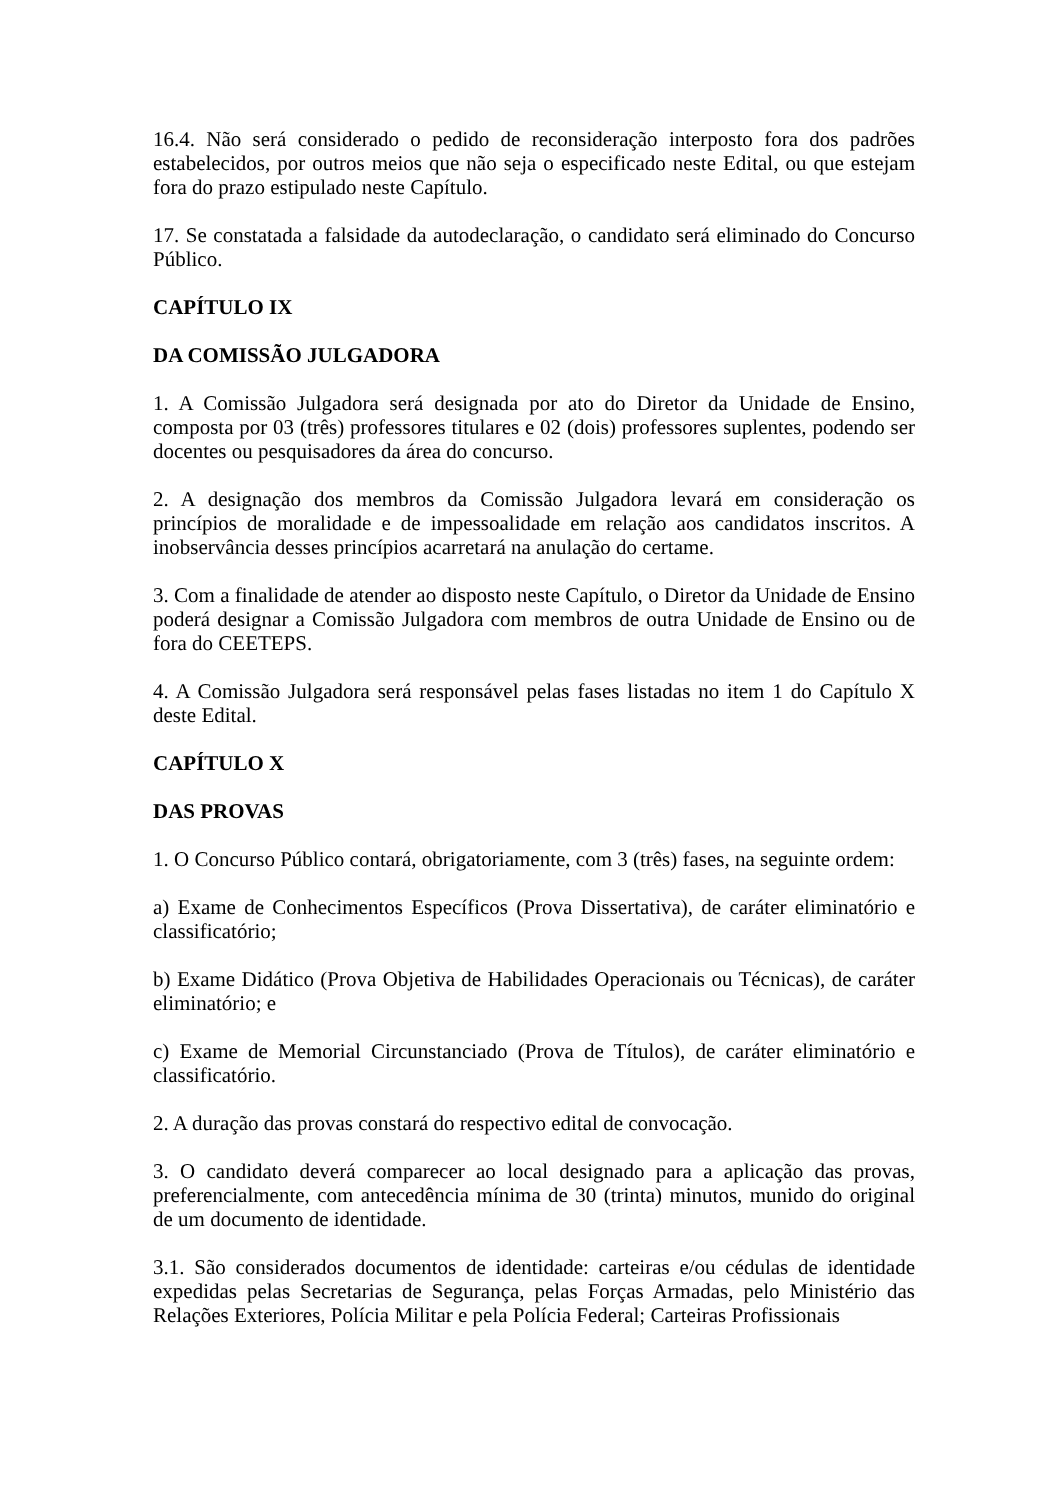16.4. Não será considerado o pedido de reconsideração interposto fora dos padrões estabelecidos, por outros meios que não seja o especificado neste Edital, ou que estejam fora do prazo estipulado neste Capítulo.
17. Se constatada a falsidade da autodeclaração, o candidato será eliminado do Concurso Público.
CAPÍTULO IX
DA COMISSÃO JULGADORA
1. A Comissão Julgadora será designada por ato do Diretor da Unidade de Ensino, composta por 03 (três) professores titulares e 02 (dois) professores suplentes, podendo ser docentes ou pesquisadores da área do concurso.
2. A designação dos membros da Comissão Julgadora levará em consideração os princípios de moralidade e de impessoalidade em relação aos candidatos inscritos. A inobservância desses princípios acarretará na anulação do certame.
3. Com a finalidade de atender ao disposto neste Capítulo, o Diretor da Unidade de Ensino poderá designar a Comissão Julgadora com membros de outra Unidade de Ensino ou de fora do CEETEPS.
4. A Comissão Julgadora será responsável pelas fases listadas no item 1 do Capítulo X deste Edital.
CAPÍTULO X
DAS PROVAS
1. O Concurso Público contará, obrigatoriamente, com 3 (três) fases, na seguinte ordem:
a) Exame de Conhecimentos Específicos (Prova Dissertativa), de caráter eliminatório e classificatório;
b) Exame Didático (Prova Objetiva de Habilidades Operacionais ou Técnicas), de caráter eliminatório; e
c) Exame de Memorial Circunstanciado (Prova de Títulos), de caráter eliminatório e classificatório.
2. A duração das provas constará do respectivo edital de convocação.
3. O candidato deverá comparecer ao local designado para a aplicação das provas, preferencialmente, com antecedência mínima de 30 (trinta) minutos, munido do original de um documento de identidade.
3.1. São considerados documentos de identidade: carteiras e/ou cédulas de identidade expedidas pelas Secretarias de Segurança, pelas Forças Armadas, pelo Ministério das Relações Exteriores, Polícia Militar e pela Polícia Federal; Carteiras Profissionais